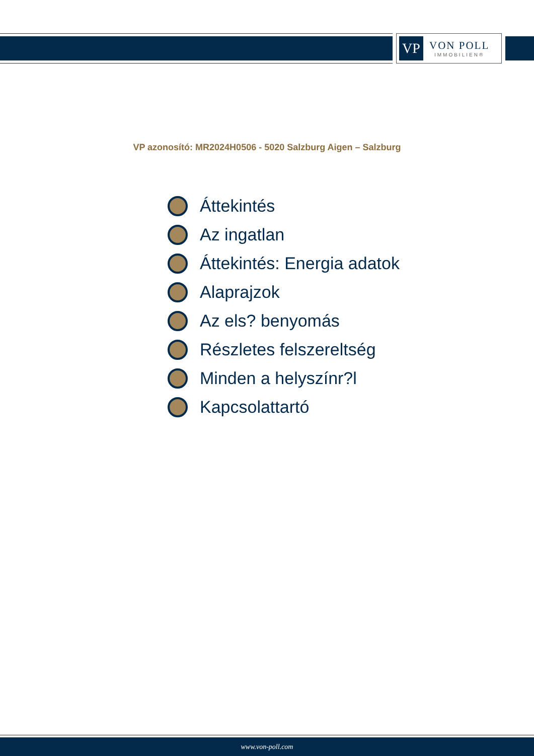VP
VON POLL
IMMOBILIEN®
VP azonosító: MR2024H0506 - 5020 Salzburg Aigen – Salzburg
Áttekintés
Az ingatlan
Áttekintés: Energia adatok
Alaprajzok
Az els? benyomás
Részletes felszereltség
Minden a helyszínr?l
Kapcsolattartó
www.von-poll.com